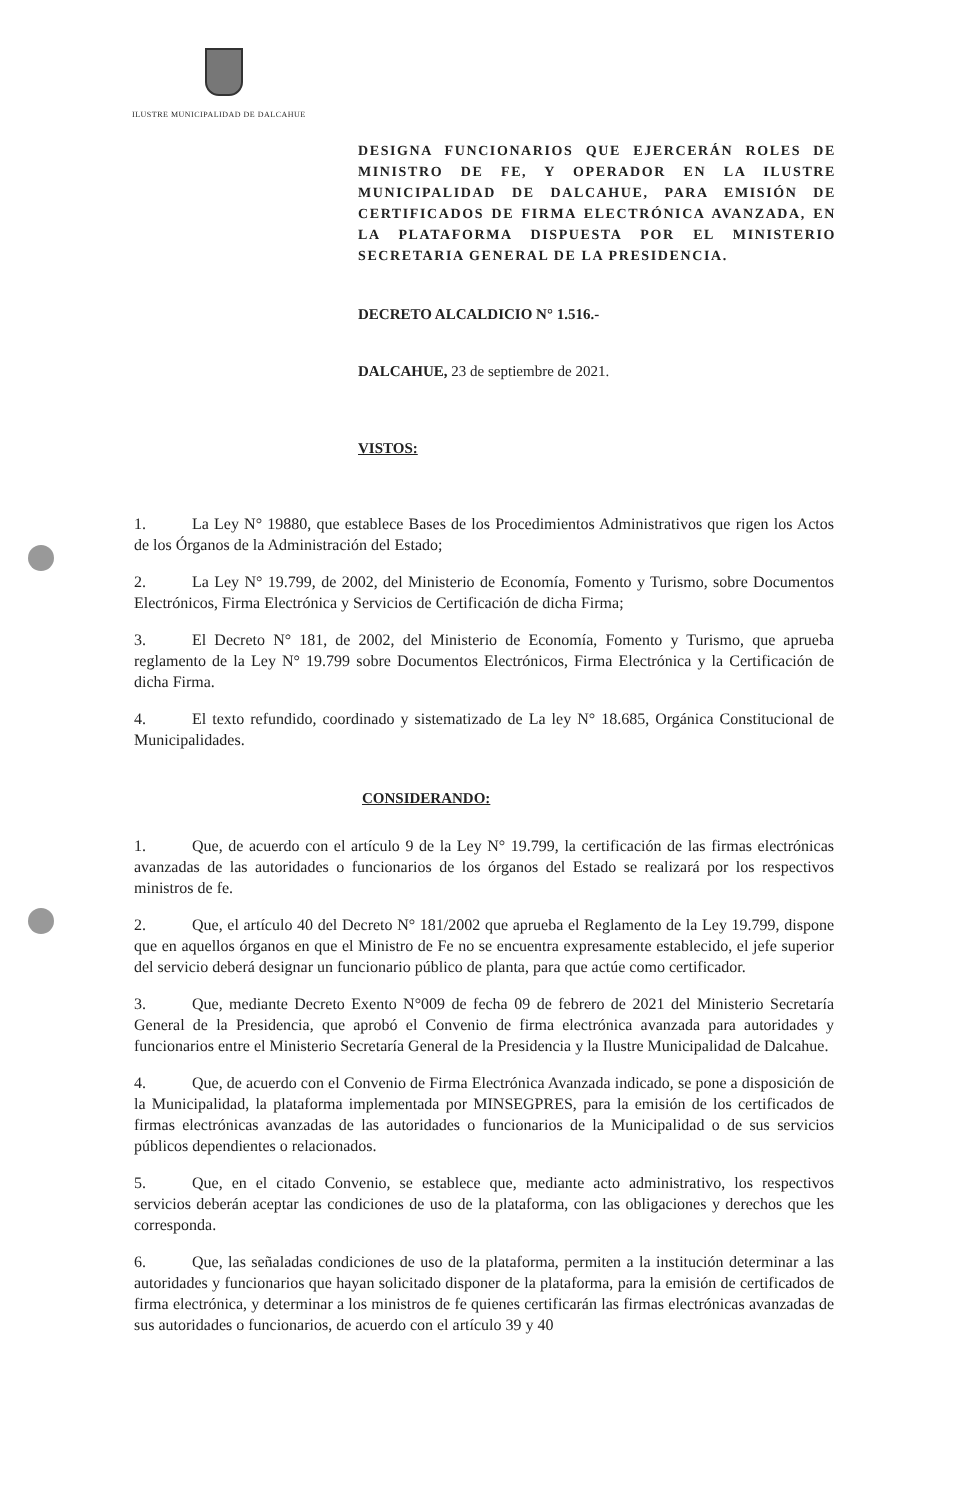ILUSTRE MUNICIPALIDAD DE DALCAHUE
DESIGNA FUNCIONARIOS QUE EJERCERÁN ROLES DE MINISTRO DE FE, Y OPERADOR EN LA ILUSTRE MUNICIPALIDAD DE DALCAHUE, PARA EMISIÓN DE CERTIFICADOS DE FIRMA ELECTRÓNICA AVANZADA, EN LA PLATAFORMA DISPUESTA POR EL MINISTERIO SECRETARIA GENERAL DE LA PRESIDENCIA.
DECRETO ALCALDICIO N° 1.516.-
DALCAHUE, 23 de septiembre de 2021.
VISTOS:
1. La Ley N° 19880, que establece Bases de los Procedimientos Administrativos que rigen los Actos de los Órganos de la Administración del Estado;
2. La Ley N° 19.799, de 2002, del Ministerio de Economía, Fomento y Turismo, sobre Documentos Electrónicos, Firma Electrónica y Servicios de Certificación de dicha Firma;
3. El Decreto N° 181, de 2002, del Ministerio de Economía, Fomento y Turismo, que aprueba reglamento de la Ley N° 19.799 sobre Documentos Electrónicos, Firma Electrónica y la Certificación de dicha Firma.
4. El texto refundido, coordinado y sistematizado de La ley N° 18.685, Orgánica Constitucional de Municipalidades.
CONSIDERANDO:
1. Que, de acuerdo con el artículo 9 de la Ley N° 19.799, la certificación de las firmas electrónicas avanzadas de las autoridades o funcionarios de los órganos del Estado se realizará por los respectivos ministros de fe.
2. Que, el artículo 40 del Decreto N° 181/2002 que aprueba el Reglamento de la Ley 19.799, dispone que en aquellos órganos en que el Ministro de Fe no se encuentra expresamente establecido, el jefe superior del servicio deberá designar un funcionario público de planta, para que actúe como certificador.
3. Que, mediante Decreto Exento N°009 de fecha 09 de febrero de 2021 del Ministerio Secretaría General de la Presidencia, que aprobó el Convenio de firma electrónica avanzada para autoridades y funcionarios entre el Ministerio Secretaría General de la Presidencia y la Ilustre Municipalidad de Dalcahue.
4. Que, de acuerdo con el Convenio de Firma Electrónica Avanzada indicado, se pone a disposición de la Municipalidad, la plataforma implementada por MINSEGPRES, para la emisión de los certificados de firmas electrónicas avanzadas de las autoridades o funcionarios de la Municipalidad o de sus servicios públicos dependientes o relacionados.
5. Que, en el citado Convenio, se establece que, mediante acto administrativo, los respectivos servicios deberán aceptar las condiciones de uso de la plataforma, con las obligaciones y derechos que les corresponda.
6. Que, las señaladas condiciones de uso de la plataforma, permiten a la institución determinar a las autoridades y funcionarios que hayan solicitado disponer de la plataforma, para la emisión de certificados de firma electrónica, y determinar a los ministros de fe quienes certificarán las firmas electrónicas avanzadas de sus autoridades o funcionarios, de acuerdo con el artículo 39 y 40